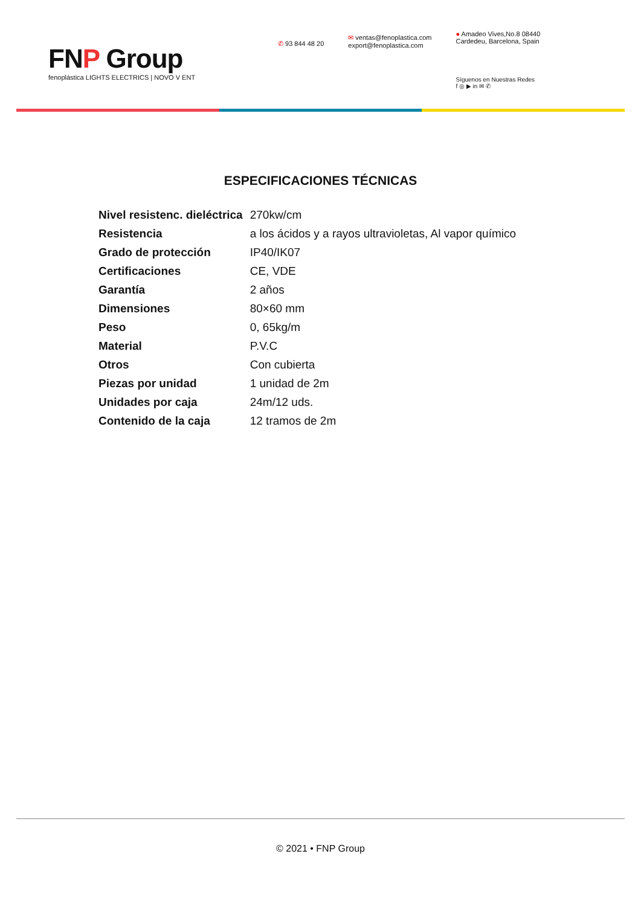FNP Group
fenoplástica LIGHTS ELECTRICS | NOVO V ENT
✆ 93 844 48 20
✉ ventas@fenoplastica.com
export@fenoplastica.com
● Amadeo Vives,No.8 08440
Cardedeu, Barcelona, Spain
Síguenos en Nuestras Redes
f ◎ ▶ in ✉ ✆
ESPECIFICACIONES TÉCNICAS
| Nivel resistenc. dieléctrica | 270kw/cm |
| Resistencia | a los ácidos y a rayos ultravioletas, Al vapor químico |
| Grado de protección | IP40/IK07 |
| Certificaciones | CE, VDE |
| Garantía | 2 años |
| Dimensiones | 80×60 mm |
| Peso | 0, 65kg/m |
| Material | P.V.C |
| Otros | Con cubierta |
| Piezas por unidad | 1 unidad de 2m |
| Unidades por caja | 24m/12 uds. |
| Contenido de la caja | 12 tramos de 2m |
© 2021 • FNP Group